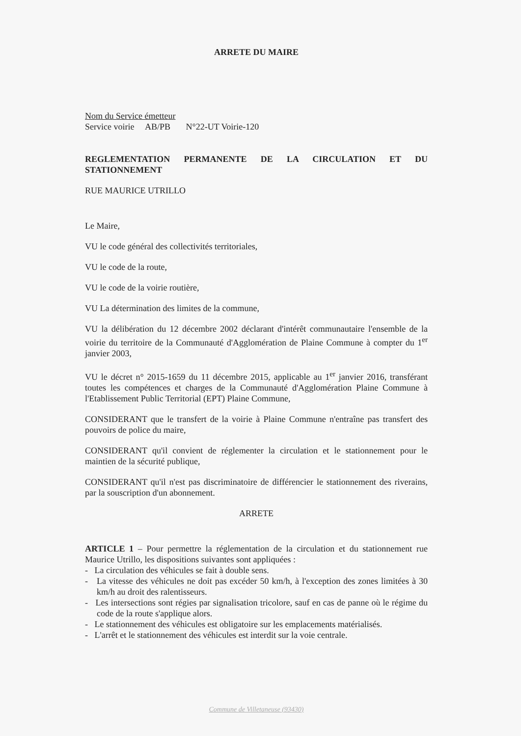ARRETE DU MAIRE
Nom du Service émetteur
Service voirie AB/PB N°22-UT Voirie-120
REGLEMENTATION PERMANENTE DE LA CIRCULATION ET DU STATIONNEMENT
RUE MAURICE UTRILLO
Le Maire,
VU le code général des collectivités territoriales,
VU le code de la route,
VU le code de la voirie routière,
VU La détermination des limites de la commune,
VU la délibération du 12 décembre 2002 déclarant d'intérêt communautaire l'ensemble de la voirie du territoire de la Communauté d'Agglomération de Plaine Commune à compter du 1<sup>er</sup> janvier 2003,
VU le décret n° 2015-1659 du 11 décembre 2015, applicable au 1<sup>er</sup> janvier 2016, transférant toutes les compétences et charges de la Communauté d'Agglomération Plaine Commune à l'Etablissement Public Territorial (EPT) Plaine Commune,
CONSIDERANT que le transfert de la voirie à Plaine Commune n'entraîne pas transfert des pouvoirs de police du maire,
CONSIDERANT qu'il convient de réglementer la circulation et le stationnement pour le maintien de la sécurité publique,
CONSIDERANT qu'il n'est pas discriminatoire de différencier le stationnement des riverains, par la souscription d'un abonnement.
ARRETE
ARTICLE 1 – Pour permettre la réglementation de la circulation et du stationnement rue Maurice Utrillo, les dispositions suivantes sont appliquées :
- La circulation des véhicules se fait à double sens.
- La vitesse des véhicules ne doit pas excéder 50 km/h, à l'exception des zones limitées à 30 km/h au droit des ralentisseurs.
- Les intersections sont régies par signalisation tricolore, sauf en cas de panne où le régime du code de la route s'applique alors.
- Le stationnement des véhicules est obligatoire sur les emplacements matérialisés.
- L'arrêt et le stationnement des véhicules est interdit sur la voie centrale.
Commune de Villetaneuse (93430)